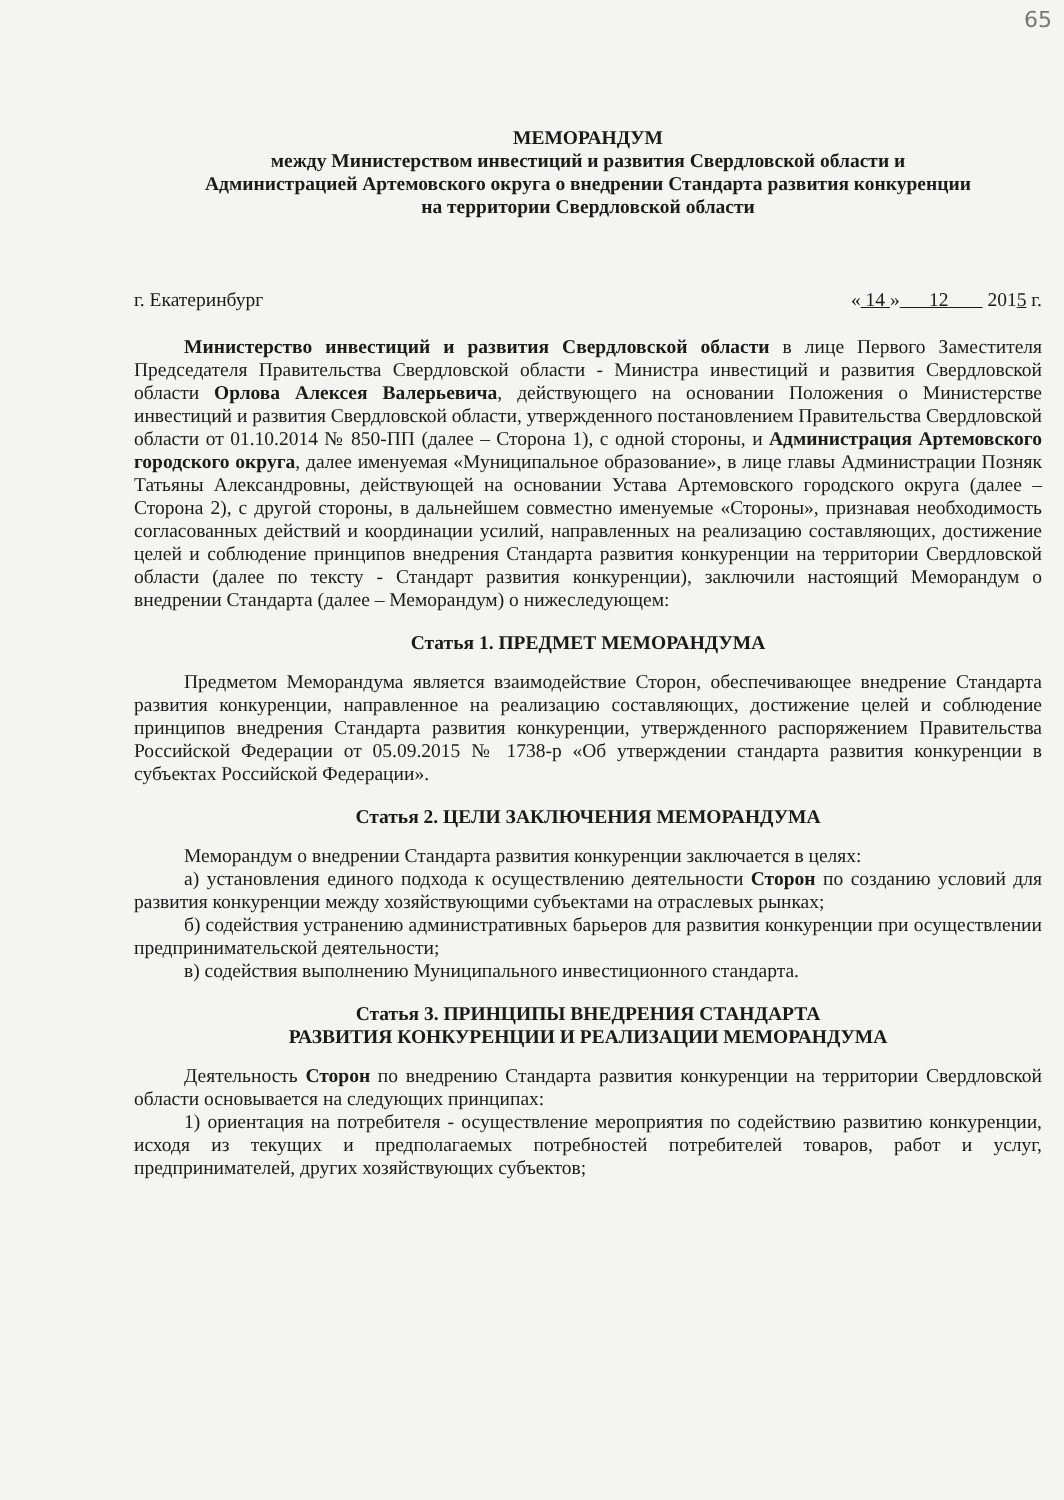65
МЕМОРАНДУМ
между Министерством инвестиций и развития Свердловской области и
Администрацией Артемовского округа о внедрении Стандарта развития конкуренции
на территории Свердловской области
г. Екатеринбург « 14 » 12 2015 г.
Министерство инвестиций и развития Свердловской области в лице Первого Заместителя Председателя Правительства Свердловской области - Министра инвестиций и развития Свердловской области Орлова Алексея Валерьевича, действующего на основании Положения о Министерстве инвестиций и развития Свердловской области, утвержденного постановлением Правительства Свердловской области от 01.10.2014 № 850-ПП (далее – Сторона 1), с одной стороны, и Администрация Артемовского городского округа, далее именуемая «Муниципальное образование», в лице главы Администрации Позняк Татьяны Александровны, действующей на основании Устава Артемовского городского округа (далее – Сторона 2), с другой стороны, в дальнейшем совместно именуемые «Стороны», признавая необходимость согласованных действий и координации усилий, направленных на реализацию составляющих, достижение целей и соблюдение принципов внедрения Стандарта развития конкуренции на территории Свердловской области (далее по тексту - Стандарт развития конкуренции), заключили настоящий Меморандум о внедрении Стандарта (далее – Меморандум) о нижеследующем:
Статья 1. ПРЕДМЕТ МЕМОРАНДУМА
Предметом Меморандума является взаимодействие Сторон, обеспечивающее внедрение Стандарта развития конкуренции, направленное на реализацию составляющих, достижение целей и соблюдение принципов внедрения Стандарта развития конкуренции, утвержденного распоряжением Правительства Российской Федерации от 05.09.2015 № 1738-р «Об утверждении стандарта развития конкуренции в субъектах Российской Федерации».
Статья 2. ЦЕЛИ ЗАКЛЮЧЕНИЯ МЕМОРАНДУМА
Меморандум о внедрении Стандарта развития конкуренции заключается в целях:
а) установления единого подхода к осуществлению деятельности Сторон по созданию условий для развития конкуренции между хозяйствующими субъектами на отраслевых рынках;
б) содействия устранению административных барьеров для развития конкуренции при осуществлении предпринимательской деятельности;
в) содействия выполнению Муниципального инвестиционного стандарта.
Статья 3. ПРИНЦИПЫ ВНЕДРЕНИЯ СТАНДАРТА
РАЗВИТИЯ КОНКУРЕНЦИИ И РЕАЛИЗАЦИИ МЕМОРАНДУМА
Деятельность Сторон по внедрению Стандарта развития конкуренции на территории Свердловской области основывается на следующих принципах:
1) ориентация на потребителя - осуществление мероприятия по содействию развитию конкуренции, исходя из текущих и предполагаемых потребностей потребителей товаров, работ и услуг, предпринимателей, других хозяйствующих субъектов;